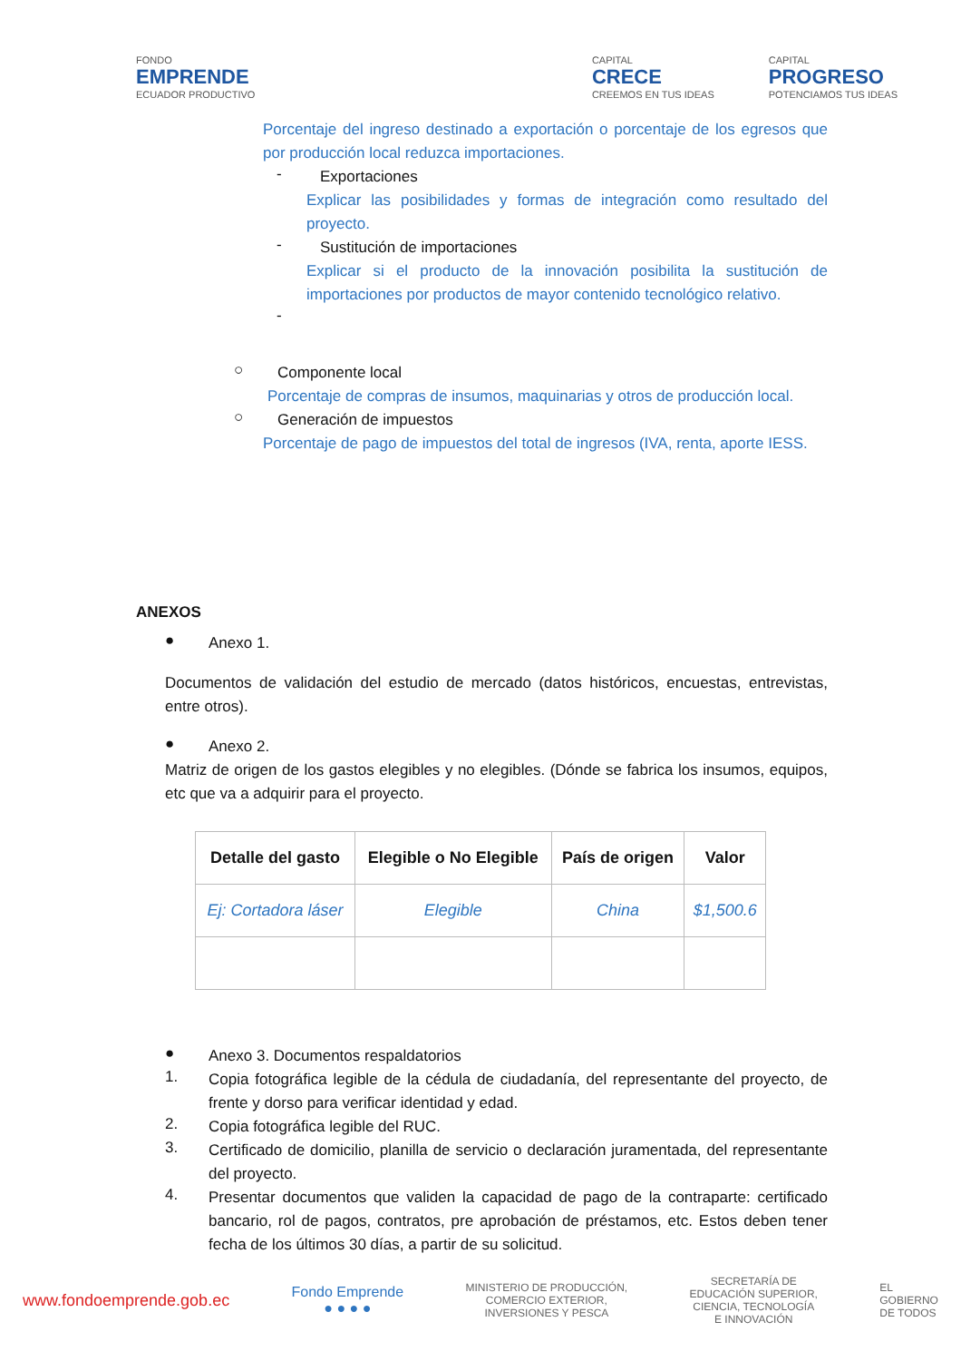FONDO
EMPRENDE
ECUADOR PRODUCTIVO
CAPITAL
CRECE
CREEMOS EN TUS IDEAS
CAPITAL
PROGRESO
POTENCIAMOS TUS IDEAS
Porcentaje del ingreso destinado a exportación o porcentaje de los egresos que por producción local reduzca importaciones.
-
Exportaciones
Explicar las posibilidades y formas de integración como resultado del proyecto.
-
Sustitución de importaciones
Explicar si el producto de la innovación posibilita la sustitución de importaciones por productos de mayor contenido tecnológico relativo.
-
○
Componente local
Porcentaje de compras de insumos, maquinarias y otros de producción local.
○
Generación de impuestos
Porcentaje de pago de impuestos del total de ingresos (IVA, renta, aporte IESS.
ANEXOS
●
Anexo 1.
Documentos de validación del estudio de mercado (datos históricos, encuestas, entrevistas, entre otros).
●
Anexo 2.
Matriz de origen de los gastos elegibles y no elegibles. (Dónde se fabrica los insumos, equipos, etc que va a adquirir para el proyecto.
| Detalle del gasto | Elegible o No Elegible | País de origen | Valor |
| --- | --- | --- | --- |
| Ej: Cortadora láser | Elegible | China | $1,500.6 |
●
Anexo 3. Documentos respaldatorios
1.
Copia fotográfica legible de la cédula de ciudadanía, del representante del proyecto, de frente y dorso para verificar identidad y edad.
2.
Copia fotográfica legible del RUC.
3.
Certificado de domicilio, planilla de servicio o declaración juramentada, del representante del proyecto.
4.
Presentar documentos que validen la capacidad de pago de la contraparte: certificado bancario, rol de pagos, contratos, pre aprobación de préstamos, etc. Estos deben tener fecha de los últimos 30 días, a partir de su solicitud.
www.fondoemprende.gob.ec Fondo Emprende
● ● ● ● MINISTERIO DE PRODUCCIÓN,
COMERCIO EXTERIOR,
INVERSIONES Y PESCA SECRETARÍA DE
EDUCACIÓN SUPERIOR,
CIENCIA, TECNOLOGÍA
E INNOVACIÓN EL
GOBIERNO
DE TODOS